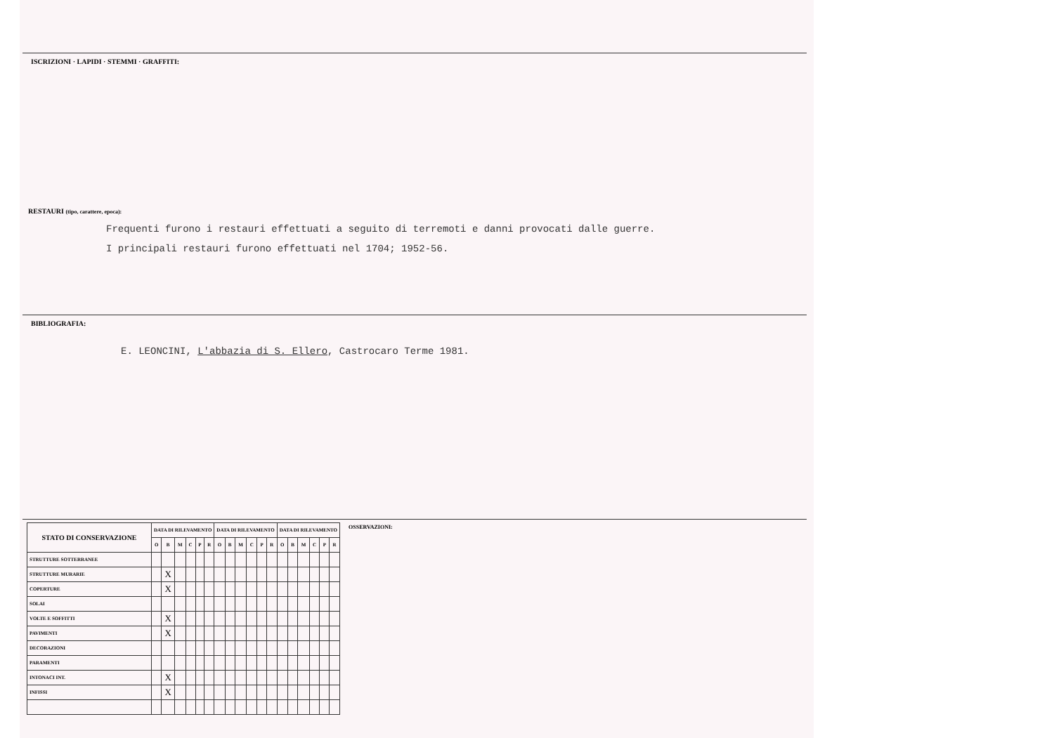ISCRIZIONI · LAPIDI · STEMMI · GRAFFITI:
RESTAURI (tipo, carattere, epoca):
Frequenti furono i restauri effettuati a seguito di terremoti e danni provocati dalle guerre.
I principali restauri furono effettuati nel 1704; 1952-56.
BIBLIOGRAFIA:
E. LEONCINI, L'abbazia di S. Ellero, Castrocaro Terme 1981.
| STATO DI CONSERVAZIONE | DATA DI RILEVAMENTO | | | | | | DATA DI RILEVAMENTO | | | | | | DATA DI RILEVAMENTO | | | | | |
| --- | --- | --- | --- | --- | --- | --- | --- | --- | --- | --- | --- | --- | --- | --- | --- | --- | --- | --- |
| | O | B | M | C | P | R | O | B | M | C | P | R | O | B | M | C | P | R |
| STRUTTURE SOTTERRANEE | | | | | | | | | | | | | | | | | | |
| STRUTTURE MURARIE | | X | | | | | | | | | | | | | | | | |
| COPERTURE | | X | | | | | | | | | | | | | | | | |
| SOLAI | | | | | | | | | | | | | | | | | | |
| VOLTE E SOFFITTI | | X | | | | | | | | | | | | | | | | |
| PAVIMENTI | | X | | | | | | | | | | | | | | | | |
| DECORAZIONI | | | | | | | | | | | | | | | | | | |
| PARAMENTI | | | | | | | | | | | | | | | | | | |
| INTONACI INT. | | X | | | | | | | | | | | | | | | | |
| INFISSI | | X | | | | | | | | | | | | | | | | |
OSSERVAZIONI: